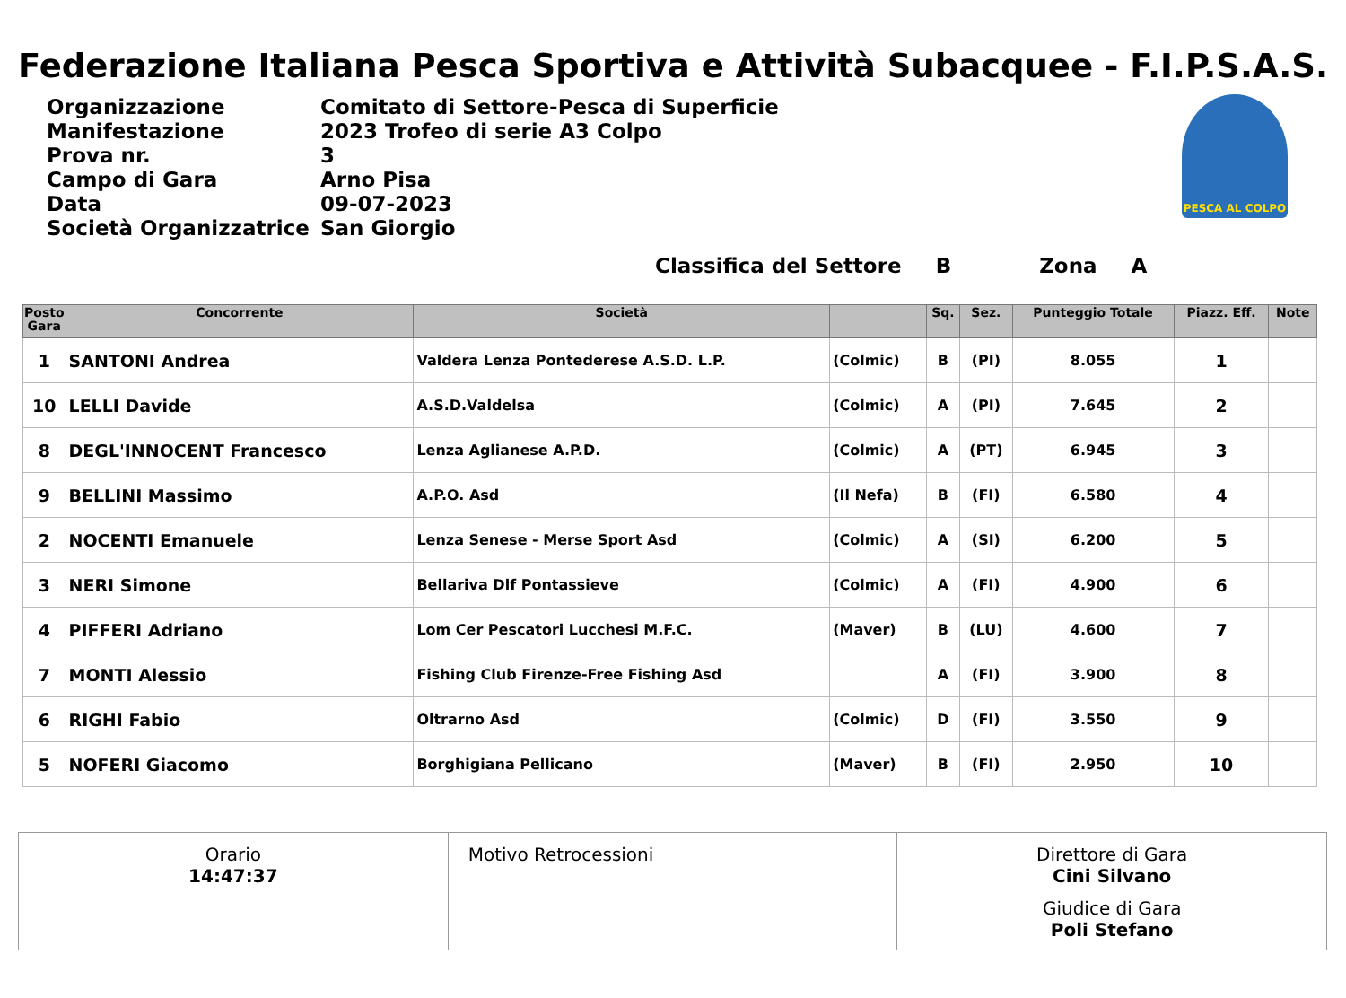Federazione Italiana Pesca Sportiva e Attività Subacquee - F.I.P.S.A.S.
| Organizzazione | Comitato di Settore-Pesca di Superficie |
| Manifestazione | 2023 Trofeo di serie A3 Colpo |
| Prova nr. | 3 |
| Campo di Gara | Arno Pisa |
| Data | 09-07-2023 |
| Società Organizzatrice | San Giorgio |
PESCA AL COLPO
Classifica del Settore B Zona A
| Posto Gara | Concorrente | Società | | Sq. | Sez. | Punteggio Totale | Piazz. Eff. | Note |
| --- | --- | --- | --- | --- | --- | --- | --- | --- |
| 1 | SANTONI Andrea | Valdera Lenza Pontederese A.S.D. L.P. | (Colmic) | B | (PI) | 8.055 | 1 | |
| 10 | LELLI Davide | A.S.D.Valdelsa | (Colmic) | A | (PI) | 7.645 | 2 | |
| 8 | DEGL'INNOCENT Francesco | Lenza Aglianese A.P.D. | (Colmic) | A | (PT) | 6.945 | 3 | |
| 9 | BELLINI Massimo | A.P.O. Asd | (Il Nefa) | B | (FI) | 6.580 | 4 | |
| 2 | NOCENTI Emanuele | Lenza Senese - Merse Sport Asd | (Colmic) | A | (SI) | 6.200 | 5 | |
| 3 | NERI Simone | Bellariva Dlf Pontassieve | (Colmic) | A | (FI) | 4.900 | 6 | |
| 4 | PIFFERI Adriano | Lom Cer Pescatori Lucchesi M.F.C. | (Maver) | B | (LU) | 4.600 | 7 | |
| 7 | MONTI Alessio | Fishing Club Firenze-Free Fishing Asd | | A | (FI) | 3.900 | 8 | |
| 6 | RIGHI Fabio | Oltrarno Asd | (Colmic) | D | (FI) | 3.550 | 9 | |
| 5 | NOFERI Giacomo | Borghigiana Pellicano | (Maver) | B | (FI) | 2.950 | 10 | |
Orario
14:47:37
Motivo Retrocessioni Direttore di Gara
Cini Silvano
Giudice di Gara
Poli Stefano